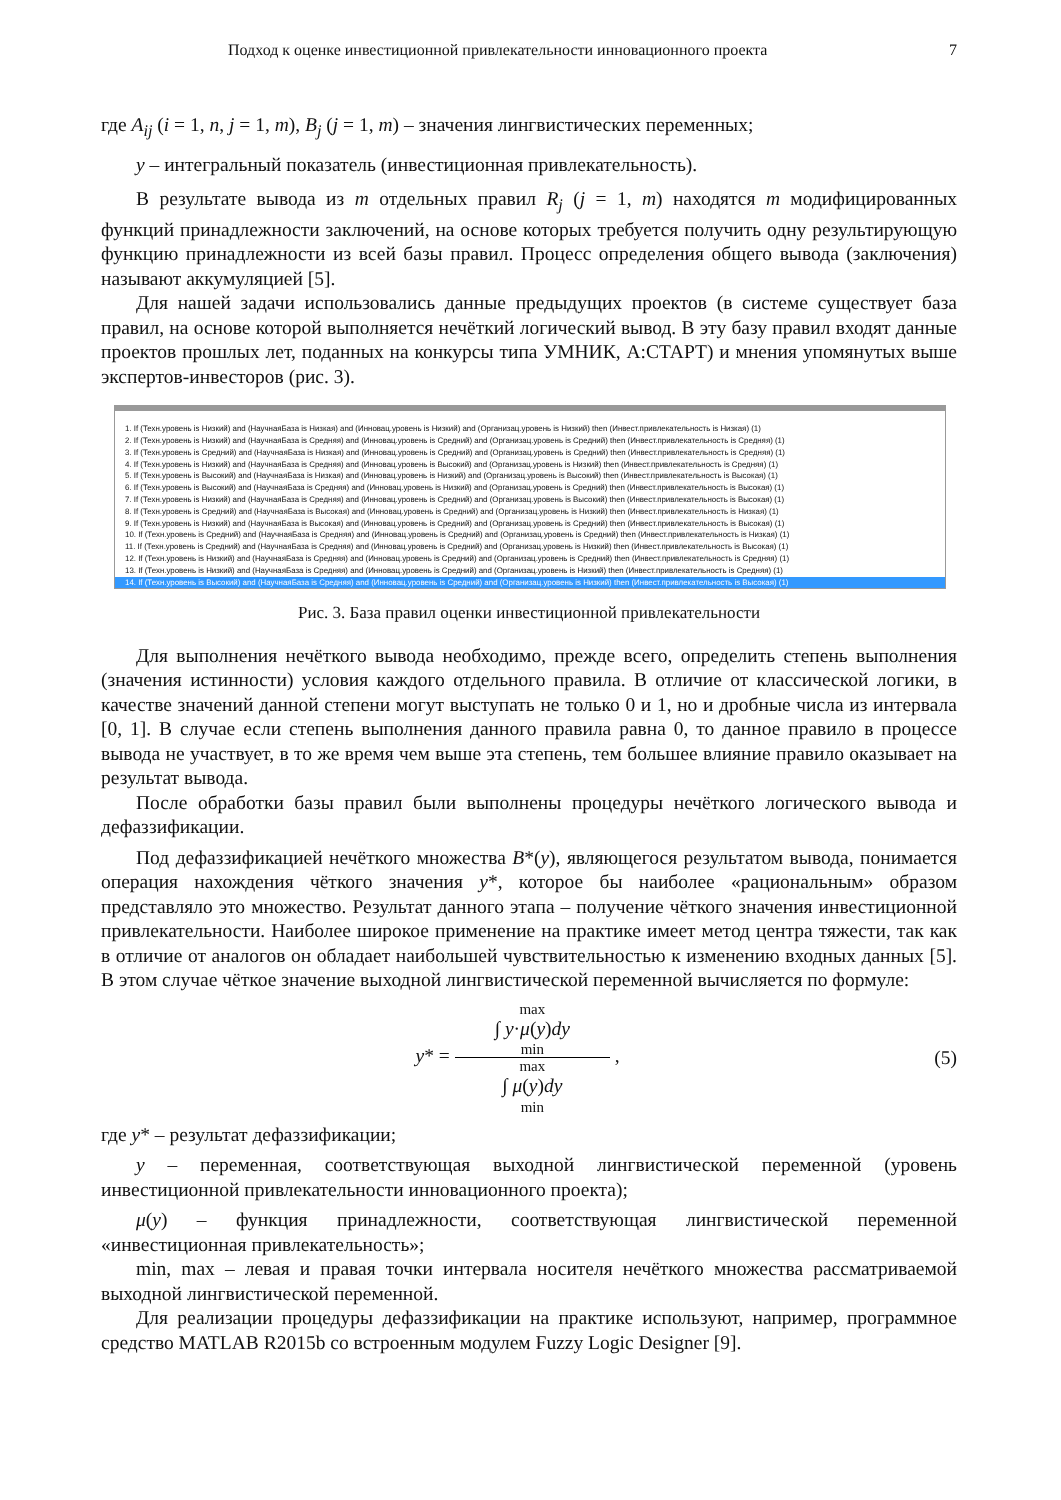Подход к оценке инвестиционной привлекательности инновационного проекта 7
где A<sub>ij</sub> (i = 1, n, j = 1, m), B<sub>j</sub> (j = 1, m) – значения лингвистических переменных;
y – интегральный показатель (инвестиционная привлекательность).
В результате вывода из m отдельных правил R<sub>j</sub> (j = 1, m) находятся m модифицированных функций принадлежности заключений, на основе которых требуется получить одну результирующую функцию принадлежности из всей базы правил. Процесс определения общего вывода (заключения) называют аккумуляцией [5].
Для нашей задачи использовались данные предыдущих проектов (в системе существует база правил, на основе которой выполняется нечёткий логический вывод. В эту базу правил входят данные проектов прошлых лет, поданных на конкурсы типа УМНИК, А:СТАРТ) и мнения упомянутых выше экспертов-инвесторов (рис. 3).
1. If (Техн.уровень is Низкий) and (НаучнаяБаза is Низкая) and (Инновац.уровень is Низкий) and (Организац.уровень is Низкий) then (Инвест.привлекательность is Низкая) (1)
2. If (Техн.уровень is Низкий) and (НаучнаяБаза is Средняя) and (Инновац.уровень is Средний) and (Организац.уровень is Средний) then (Инвест.привлекательность is Средняя) (1)
3. If (Техн.уровень is Средний) and (НаучнаяБаза is Низкая) and (Инновац.уровень is Средний) and (Организац.уровень is Средний) then (Инвест.привлекательность is Средняя) (1)
4. If (Техн.уровень is Низкий) and (НаучнаяБаза is Средняя) and (Инновац.уровень is Высокий) and (Организац.уровень is Низкий) then (Инвест.привлекательность is Средняя) (1)
5. If (Техн.уровень is Высокий) and (НаучнаяБаза is Низкая) and (Инновац.уровень is Низкий) and (Организац.уровень is Высокий) then (Инвест.привлекательность is Высокая) (1)
6. If (Техн.уровень is Высокий) and (НаучнаяБаза is Средняя) and (Инновац.уровень is Низкий) and (Организац.уровень is Средний) then (Инвест.привлекательность is Высокая) (1)
7. If (Техн.уровень is Низкий) and (НаучнаяБаза is Средняя) and (Инновац.уровень is Средний) and (Организац.уровень is Высокий) then (Инвест.привлекательность is Высокая) (1)
8. If (Техн.уровень is Средний) and (НаучнаяБаза is Высокая) and (Инновац.уровень is Средний) and (Организац.уровень is Низкий) then (Инвест.привлекательность is Низкая) (1)
9. If (Техн.уровень is Низкий) and (НаучнаяБаза is Высокая) and (Инновац.уровень is Средний) and (Организац.уровень is Средний) then (Инвест.привлекательность is Высокая) (1)
10. If (Техн.уровень is Средний) and (НаучнаяБаза is Средняя) and (Инновац.уровень is Средний) and (Организац.уровень is Средний) then (Инвест.привлекательность is Низкая) (1)
11. If (Техн.уровень is Средний) and (НаучнаяБаза is Средняя) and (Инновац.уровень is Средний) and (Организац.уровень is Низкий) then (Инвест.привлекательность is Высокая) (1)
12. If (Техн.уровень is Низкий) and (НаучнаяБаза is Средняя) and (Инновац.уровень is Средний) and (Организац.уровень is Средний) then (Инвест.привлекательность is Средняя) (1)
13. If (Техн.уровень is Низкий) and (НаучнаяБаза is Средняя) and (Инновац.уровень is Средний) and (Организац.уровень is Низкий) then (Инвест.привлекательность is Средняя) (1)
14. If (Техн.уровень is Высокий) and (НаучнаяБаза is Средняя) and (Инновац.уровень is Средний) and (Организац.уровень is Низкий) then (Инвест.привлекательность is Высокая) (1)
Рис. 3. База правил оценки инвестиционной привлекательности
Для выполнения нечёткого вывода необходимо, прежде всего, определить степень выполнения (значения истинности) условия каждого отдельного правила. В отличие от классической логики, в качестве значений данной степени могут выступать не только 0 и 1, но и дробные числа из интервала [0, 1]. В случае если степень выполнения данного правила равна 0, то данное правило в процессе вывода не участвует, в то же время чем выше эта степень, тем большее влияние правило оказывает на результат вывода.
После обработки базы правил были выполнены процедуры нечёткого логического вывода и дефаззификации.
Под дефаззификацией нечёткого множества B*(y), являющегося результатом вывода, понимается операция нахождения чёткого значения y*, которое бы наиболее «рациональным» образом представляло это множество. Результат данного этапа – получение чёткого значения инвестиционной привлекательности. Наиболее широкое применение на практике имеет метод центра тяжести, так как в отличие от аналогов он обладает наибольшей чувствительностью к изменению входных данных [5]. В этом случае чёткое значение выходной лингвистической переменной вычисляется по формуле:
y* =
max
∫ y·μ(y)dy
min
max
∫ μ(y)dy
min
, (5)
где y* – результат дефаззификации;
y – переменная, соответствующая выходной лингвистической переменной (уровень инвестиционной привлекательности инновационного проекта);
μ(y) – функция принадлежности, соответствующая лингвистической переменной «инвестиционная привлекательность»;
min, max – левая и правая точки интервала носителя нечёткого множества рассматриваемой выходной лингвистической переменной.
Для реализации процедуры дефаззификации на практике используют, например, программное средство MATLAB R2015b со встроенным модулем Fuzzy Logic Designer [9].